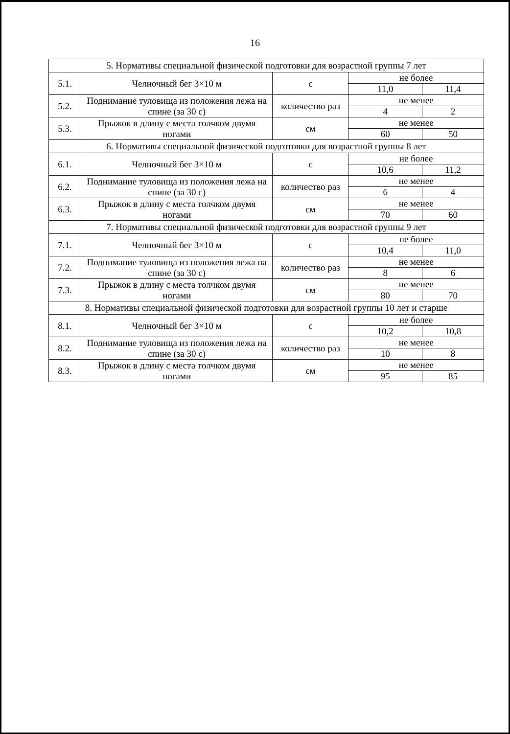16
| 5. Нормативы специальной физической подготовки для возрастной группы 7 лет | | | | |
| 5.1. | Челночный бег 3×10 м | с | не более | |
| | | | 11,0 | 11,4 |
| 5.2. | Поднимание туловища из положения лежа на спине (за 30 с) | количество раз | не менее | |
| | | | 4 | 2 |
| 5.3. | Прыжок в длину с места толчком двумя ногами | см | не менее | |
| | | | 60 | 50 |
| 6. Нормативы специальной физической подготовки для возрастной группы 8 лет | | | | |
| 6.1. | Челночный бег 3×10 м | с | не более | |
| | | | 10,6 | 11,2 |
| 6.2. | Поднимание туловища из положения лежа на спине (за 30 с) | количество раз | не менее | |
| | | | 6 | 4 |
| 6.3. | Прыжок в длину с места толчком двумя ногами | см | не менее | |
| | | | 70 | 60 |
| 7. Нормативы специальной физической подготовки для возрастной группы 9 лет | | | | |
| 7.1. | Челночный бег 3×10 м | с | не более | |
| | | | 10,4 | 11,0 |
| 7.2. | Поднимание туловища из положения лежа на спине (за 30 с) | количество раз | не менее | |
| | | | 8 | 6 |
| 7.3. | Прыжок в длину с места толчком двумя ногами | см | не менее | |
| | | | 80 | 70 |
| 8. Нормативы специальной физической подготовки для возрастной группы 10 лет и старше | | | | |
| 8.1. | Челночный бег 3×10 м | с | не более | |
| | | | 10,2 | 10,8 |
| 8.2. | Поднимание туловища из положения лежа на спине (за 30 с) | количество раз | не менее | |
| | | | 10 | 8 |
| 8.3. | Прыжок в длину с места толчком двумя ногами | см | не менее | |
| | | | 95 | 85 |